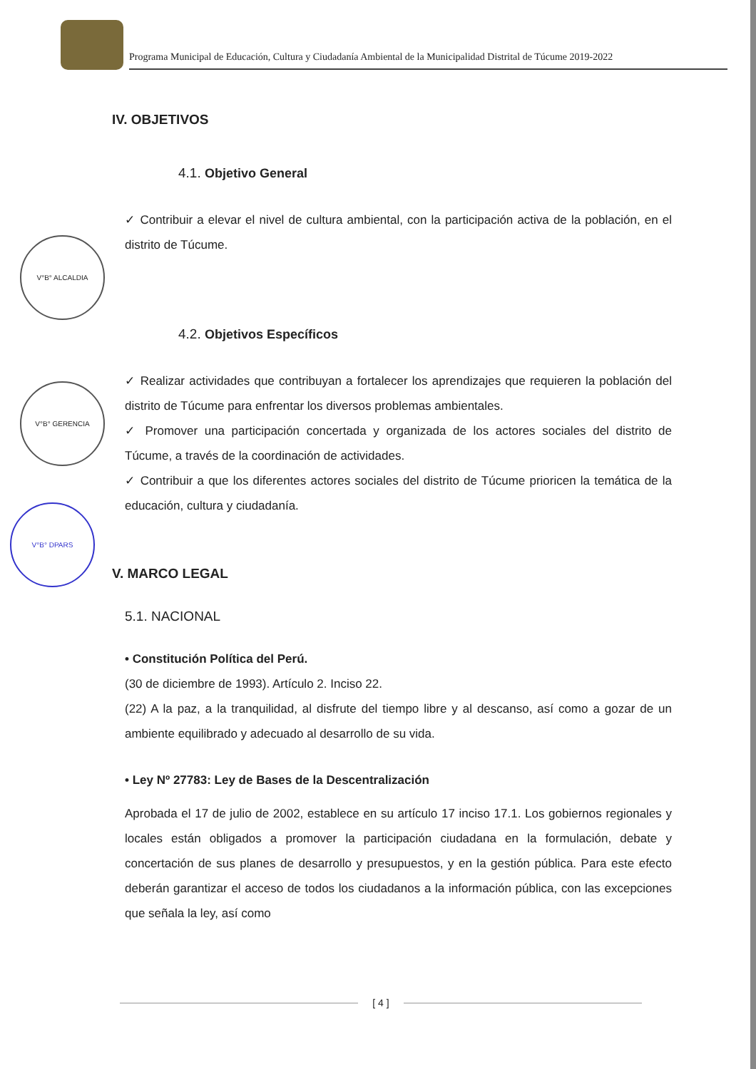V°B° ALCALDIA
V°B° GERENCIA
V°B° DPARS
Programa Municipal de Educación, Cultura y Ciudadanía Ambiental de la Municipalidad Distrital de Túcume 2019-2022
IV. OBJETIVOS
4.1. Objetivo General
✓ Contribuir a elevar el nivel de cultura ambiental, con la participación activa de la población, en el distrito de Túcume.
4.2. Objetivos Específicos
✓ Realizar actividades que contribuyan a fortalecer los aprendizajes que requieren la población del distrito de Túcume para enfrentar los diversos problemas ambientales.
✓ Promover una participación concertada y organizada de los actores sociales del distrito de Túcume, a través de la coordinación de actividades.
✓ Contribuir a que los diferentes actores sociales del distrito de Túcume prioricen la temática de la educación, cultura y ciudadanía.
V. MARCO LEGAL
5.1. NACIONAL
• Constitución Política del Perú.
(30 de diciembre de 1993). Artículo 2. Inciso 22.
(22) A la paz, a la tranquilidad, al disfrute del tiempo libre y al descanso, así como a gozar de un ambiente equilibrado y adecuado al desarrollo de su vida.
• Ley Nº 27783: Ley de Bases de la Descentralización
Aprobada el 17 de julio de 2002, establece en su artículo 17 inciso 17.1. Los gobiernos regionales y locales están obligados a promover la participación ciudadana en la formulación, debate y concertación de sus planes de desarrollo y presupuestos, y en la gestión pública. Para este efecto deberán garantizar el acceso de todos los ciudadanos a la información pública, con las excepciones que señala la ley, así como
[ 4 ]